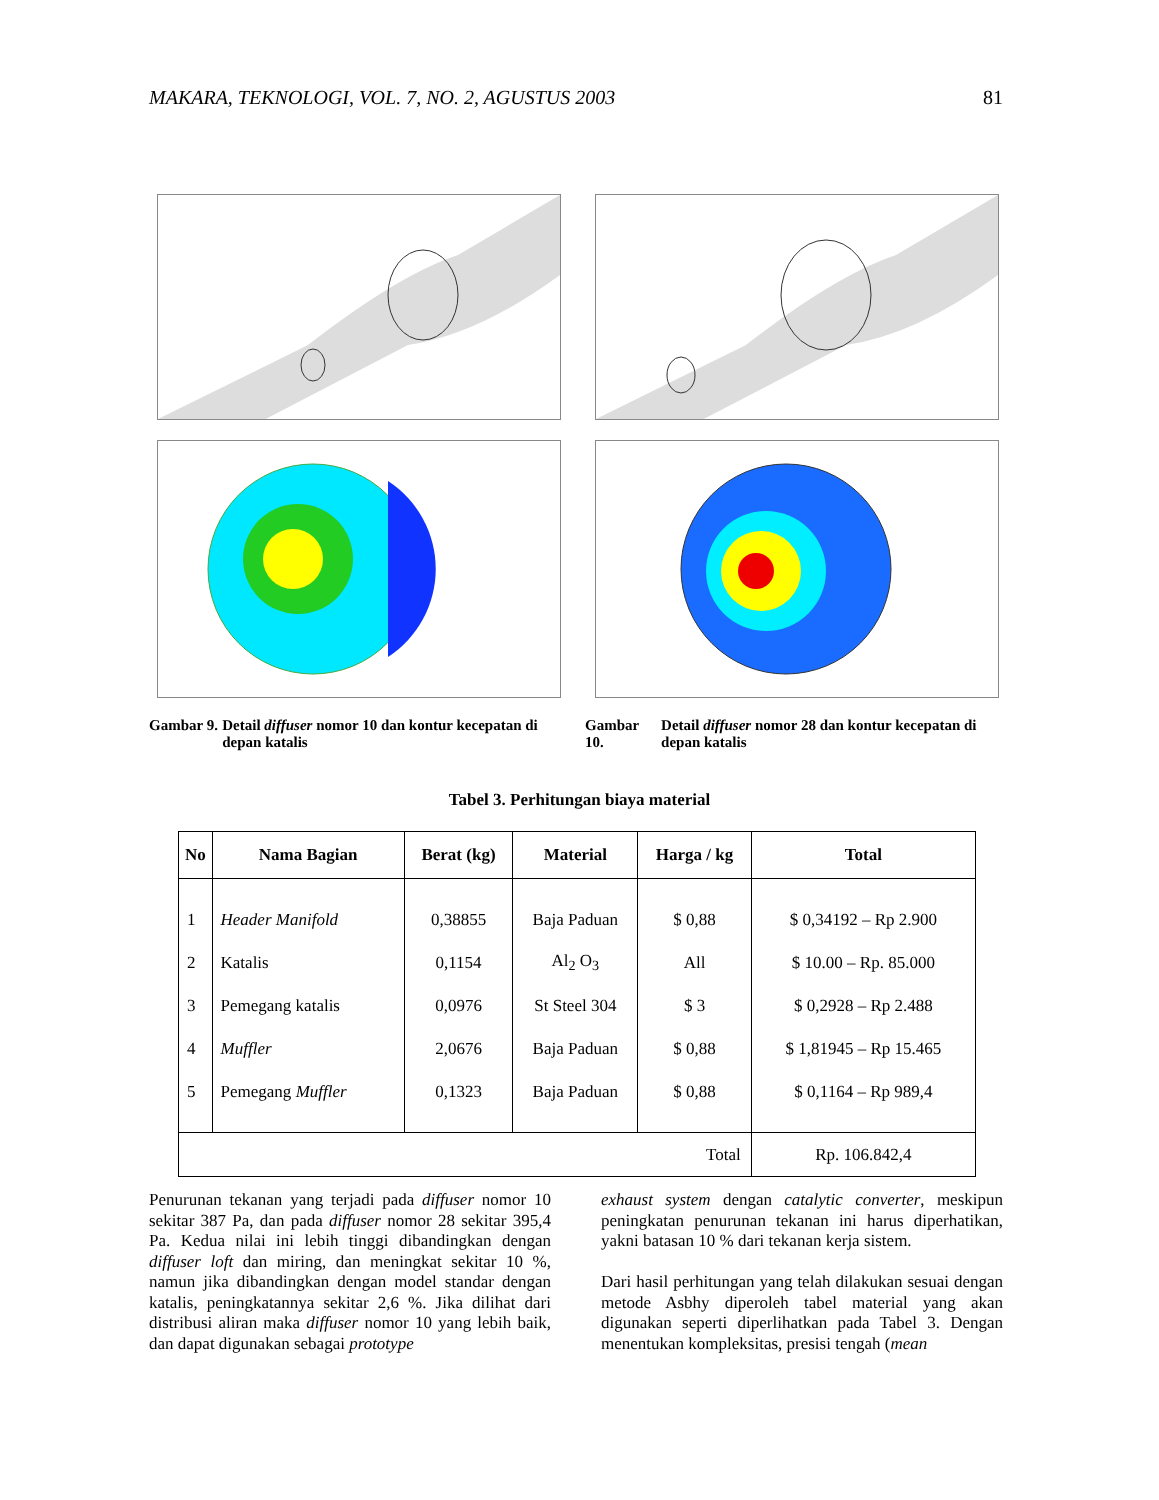MAKARA, TEKNOLOGI, VOL. 7, NO. 2, AGUSTUS 2003 81
Gambar 9. Detail diffuser nomor 10 dan kontur kecepatan di depan katalis
Gambar 10. Detail diffuser nomor 28 dan kontur kecepatan di depan katalis
Tabel 3. Perhitungan biaya material
| No | Nama Bagian | Berat (kg) | Material | Harga / kg | Total |
| --- | --- | --- | --- | --- | --- |
| 1 | Header Manifold | 0,38855 | Baja Paduan | $ 0,88 | $ 0,34192 – Rp 2.900 |
| 2 | Katalis | 0,1154 | Al<sub>2</sub> O<sub>3</sub> | All | $ 10.00 – Rp. 85.000 |
| 3 | Pemegang katalis | 0,0976 | St Steel 304 | $ 3 | $ 0,2928 – Rp 2.488 |
| 4 | Muffler | 2,0676 | Baja Paduan | $ 0,88 | $ 1,81945 – Rp 15.465 |
| 5 | Pemegang Muffler | 0,1323 | Baja Paduan | $ 0,88 | $ 0,1164 – Rp 989,4 |
| Total | | | | | Rp. 106.842,4 |
Penurunan tekanan yang terjadi pada diffuser nomor 10 sekitar 387 Pa, dan pada diffuser nomor 28 sekitar 395,4 Pa. Kedua nilai ini lebih tinggi dibandingkan dengan diffuser loft dan miring, dan meningkat sekitar 10 %, namun jika dibandingkan dengan model standar dengan katalis, peningkatannya sekitar 2,6 %. Jika dilihat dari distribusi aliran maka diffuser nomor 10 yang lebih baik, dan dapat digunakan sebagai prototype
exhaust system dengan catalytic converter, meskipun peningkatan penurunan tekanan ini harus diperhatikan, yakni batasan 10 % dari tekanan kerja sistem.
Dari hasil perhitungan yang telah dilakukan sesuai dengan metode Asbhy diperoleh tabel material yang akan digunakan seperti diperlihatkan pada Tabel 3. Dengan menentukan kompleksitas, presisi tengah (mean